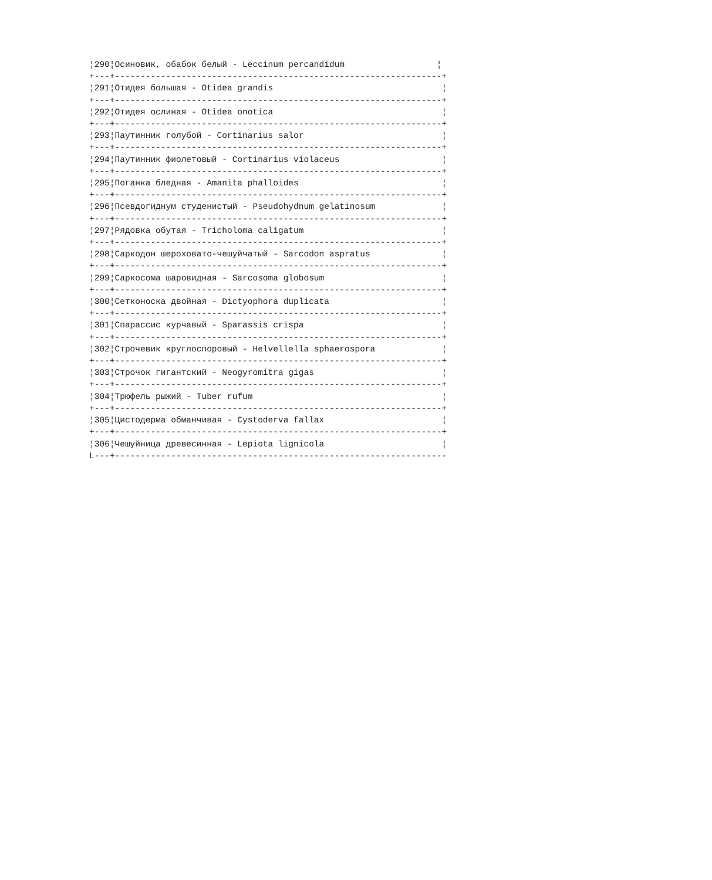¦290¦Осиновик, обабок белый - Leccinum percandidum                  ¦
+---+----------------------------------------------------------------+
¦291¦Отидея большая - Otidea grandis                                 ¦
+---+----------------------------------------------------------------+
¦292¦Отидея ослиная - Otidea onotica                                 ¦
+---+----------------------------------------------------------------+
¦293¦Паутинник голубой - Cortinarius salor                           ¦
+---+----------------------------------------------------------------+
¦294¦Паутинник фиолетовый - Cortinarius violaceus                    ¦
+---+----------------------------------------------------------------+
¦295¦Поганка бледная - Amanita phalloides                            ¦
+---+----------------------------------------------------------------+
¦296¦Псевдогиднум студенистый - Pseudohydnum gelatinosum             ¦
+---+----------------------------------------------------------------+
¦297¦Рядовка обутая - Tricholoma caligatum                           ¦
+---+----------------------------------------------------------------+
¦298¦Саркодон шероховато-чешуйчатый - Sarcodon aspratus              ¦
+---+----------------------------------------------------------------+
¦299¦Саркосома шаровидная - Sarcosoma globosum                       ¦
+---+----------------------------------------------------------------+
¦300¦Сетконоска двойная - Dictyophora duplicata                      ¦
+---+----------------------------------------------------------------+
¦301¦Спарассис курчавый - Sparassis crispa                           ¦
+---+----------------------------------------------------------------+
¦302¦Строчевик круглоспоровый - Helvellella sphaerospora             ¦
+---+----------------------------------------------------------------+
¦303¦Строчок гигантский - Neogyromitra gigas                         ¦
+---+----------------------------------------------------------------+
¦304¦Трюфель рыжий - Tuber rufum                                     ¦
+---+----------------------------------------------------------------+
¦305¦Цистодерма обманчивая - Cystoderva fallax                       ¦
+---+----------------------------------------------------------------+
¦306¦Чешуйница древесинная - Lepiota lignicola                       ¦
L---+-----------------------------------------------------------------